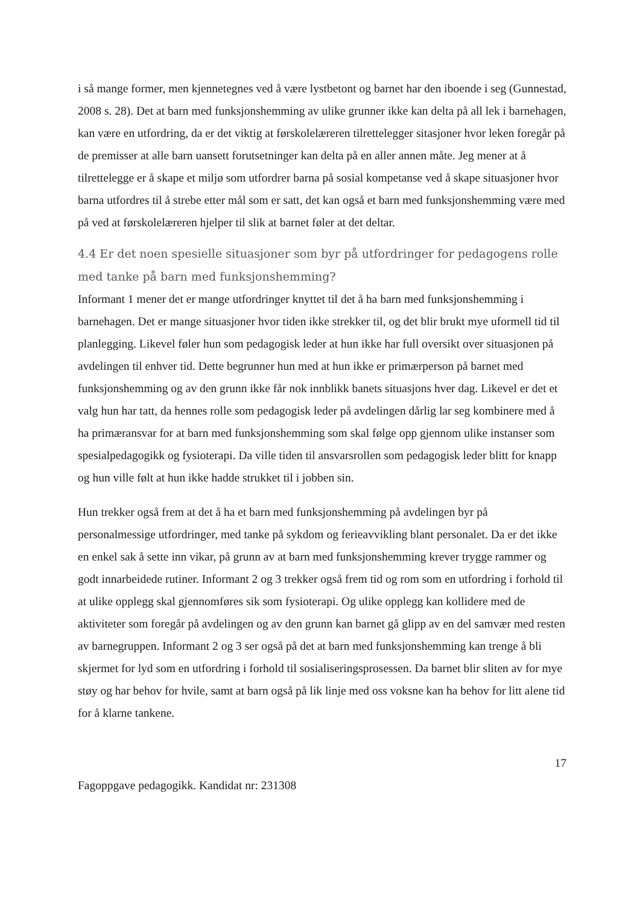i så mange former, men kjennetegnes ved å være lystbetont og barnet har den iboende i seg (Gunnestad, 2008 s. 28). Det at barn med funksjonshemming av ulike grunner ikke kan delta på all lek i barnehagen, kan være en utfordring, da er det viktig at førskolelæreren tilrettelegger sitasjoner hvor leken foregår på de premisser at alle barn uansett forutsetninger kan delta på en aller annen måte. Jeg mener at å tilrettelegge er å skape et miljø som utfordrer barna på sosial kompetanse ved å skape situasjoner hvor barna utfordres til å strebe etter mål som er satt, det kan også et barn med funksjonshemming være med på ved at førskolelæreren hjelper til slik at barnet føler at det deltar.
4.4 Er det noen spesielle situasjoner som byr på utfordringer for pedagogens rolle med tanke på barn med funksjonshemming?
Informant 1 mener det er mange utfordringer knyttet til det å ha barn med funksjonshemming i barnehagen. Det er mange situasjoner hvor tiden ikke strekker til, og det blir brukt mye uformell tid til planlegging. Likevel føler hun som pedagogisk leder at hun ikke har full oversikt over situasjonen på avdelingen til enhver tid. Dette begrunner hun med at hun ikke er primærperson på barnet med funksjonshemming og av den grunn ikke får nok innblikk banets situasjons hver dag. Likevel er det et valg hun har tatt, da hennes rolle som pedagogisk leder på avdelingen dårlig lar seg kombinere med å ha primæransvar for at barn med funksjonshemming som skal følge opp gjennom ulike instanser som spesialpedagogikk og fysioterapi. Da ville tiden til ansvarsrollen som pedagogisk leder blitt for knapp og hun ville følt at hun ikke hadde strukket til i jobben sin.
Hun trekker også frem at det å ha et barn med funksjonshemming på avdelingen byr på personalmessige utfordringer, med tanke på sykdom og ferieavvikling blant personalet. Da er det ikke en enkel sak å sette inn vikar, på grunn av at barn med funksjonshemming krever trygge rammer og godt innarbeidede rutiner. Informant 2 og 3 trekker også frem tid og rom som en utfordring i forhold til at ulike opplegg skal gjennomføres sik som fysioterapi. Og ulike opplegg kan kollidere med de aktiviteter som foregår på avdelingen og av den grunn kan barnet gå glipp av en del samvær med resten av barnegruppen. Informant 2 og 3 ser også på det at barn med funksjonshemming kan trenge å bli skjermet for lyd som en utfordring i forhold til sosialiseringsprosessen. Da barnet blir sliten av for mye støy og har behov for hvile, samt at barn også på lik linje med oss voksne kan ha behov for litt alene tid for å klarne tankene.
17
Fagoppgave pedagogikk. Kandidat nr: 231308